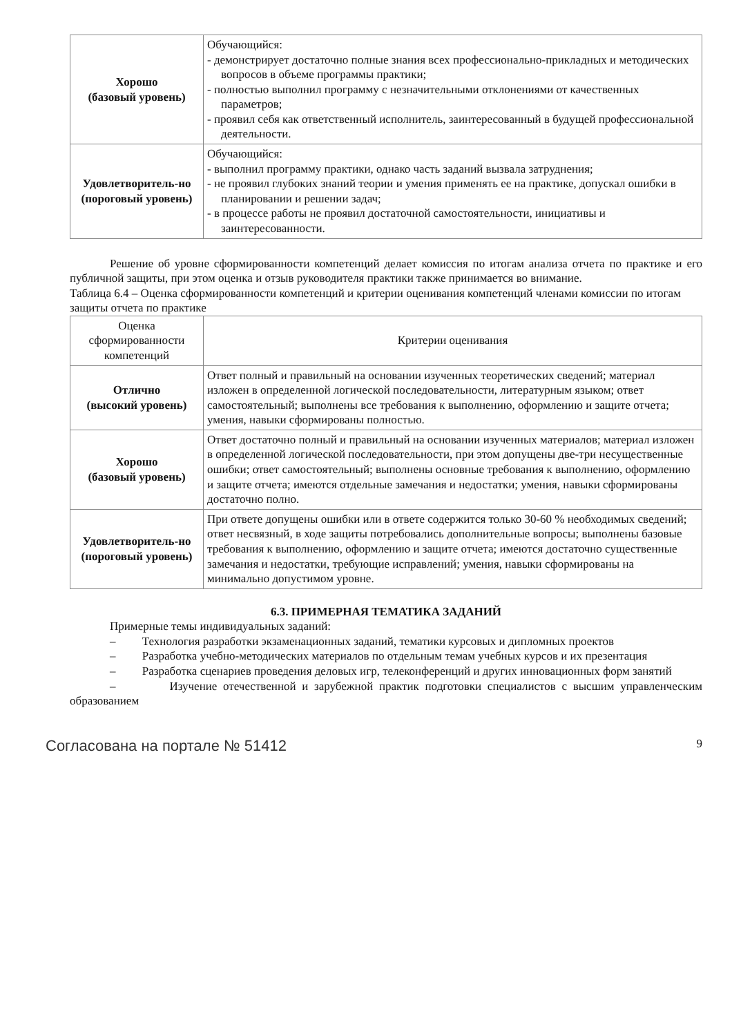| Хорошо (базовый уровень) | Обучающийся: - демонстрирует достаточно полные знания всех профессионально-прикладных и методических вопросов в объеме программы практики; - полностью выполнил программу с незначительными отклонениями от качественных параметров; - проявил себя как ответственный исполнитель, заинтересованный в будущей профессиональной деятельности. |
| Удовлетворитель-но (пороговый уровень) | Обучающийся: - выполнил программу практики, однако часть заданий вызвала затруднения; - не проявил глубоких знаний теории и умения применять ее на практике, допускал ошибки в планировании и решении задач; - в процессе работы не проявил достаточной самостоятельности, инициативы и заинтересованности. |
Решение об уровне сформированности компетенций делает комиссия по итогам анализа отчета по практике и его публичной защиты, при этом оценка и отзыв руководителя практики также принимается во внимание.
Таблица 6.4 – Оценка сформированности компетенций и критерии оценивания компетенций членами комиссии по итогам защиты отчета по практике
| Оценка сформированности компетенций | Критерии оценивания |
| --- | --- |
| Отлично (высокий уровень) | Ответ полный и правильный на основании изученных теоретических сведений; материал изложен в определенной логической последовательности, литературным языком; ответ самостоятельный; выполнены все требования к выполнению, оформлению и защите отчета; умения, навыки сформированы полностью. |
| Хорошо (базовый уровень) | Ответ достаточно полный и правильный на основании изученных материалов; материал изложен в определенной логической последовательности, при этом допущены две-три несущественные ошибки; ответ самостоятельный; выполнены основные требования к выполнению, оформлению и защите отчета; имеются отдельные замечания и недостатки; умения, навыки сформированы достаточно полно. |
| Удовлетворитель-но (пороговый уровень) | При ответе допущены ошибки или в ответе содержится только 30-60 % необходимых сведений; ответ несвязный, в ходе защиты потребовались дополнительные вопросы; выполнены базовые требования к выполнению, оформлению и защите отчета; имеются достаточно существенные замечания и недостатки, требующие исправлений; умения, навыки сформированы на минимально допустимом уровне. |
6.3. ПРИМЕРНАЯ ТЕМАТИКА ЗАДАНИЙ
Примерные темы индивидуальных заданий:
– Технология разработки экзаменационных заданий, тематики курсовых и дипломных проектов
– Разработка учебно-методических материалов по отдельным темам учебных курсов и их презентация
– Разработка сценариев проведения деловых игр, телеконференций и других инновационных форм занятий
– Изучение отечественной и зарубежной практик подготовки специалистов с высшим управленческим образованием
Согласована на портале № 51412 9